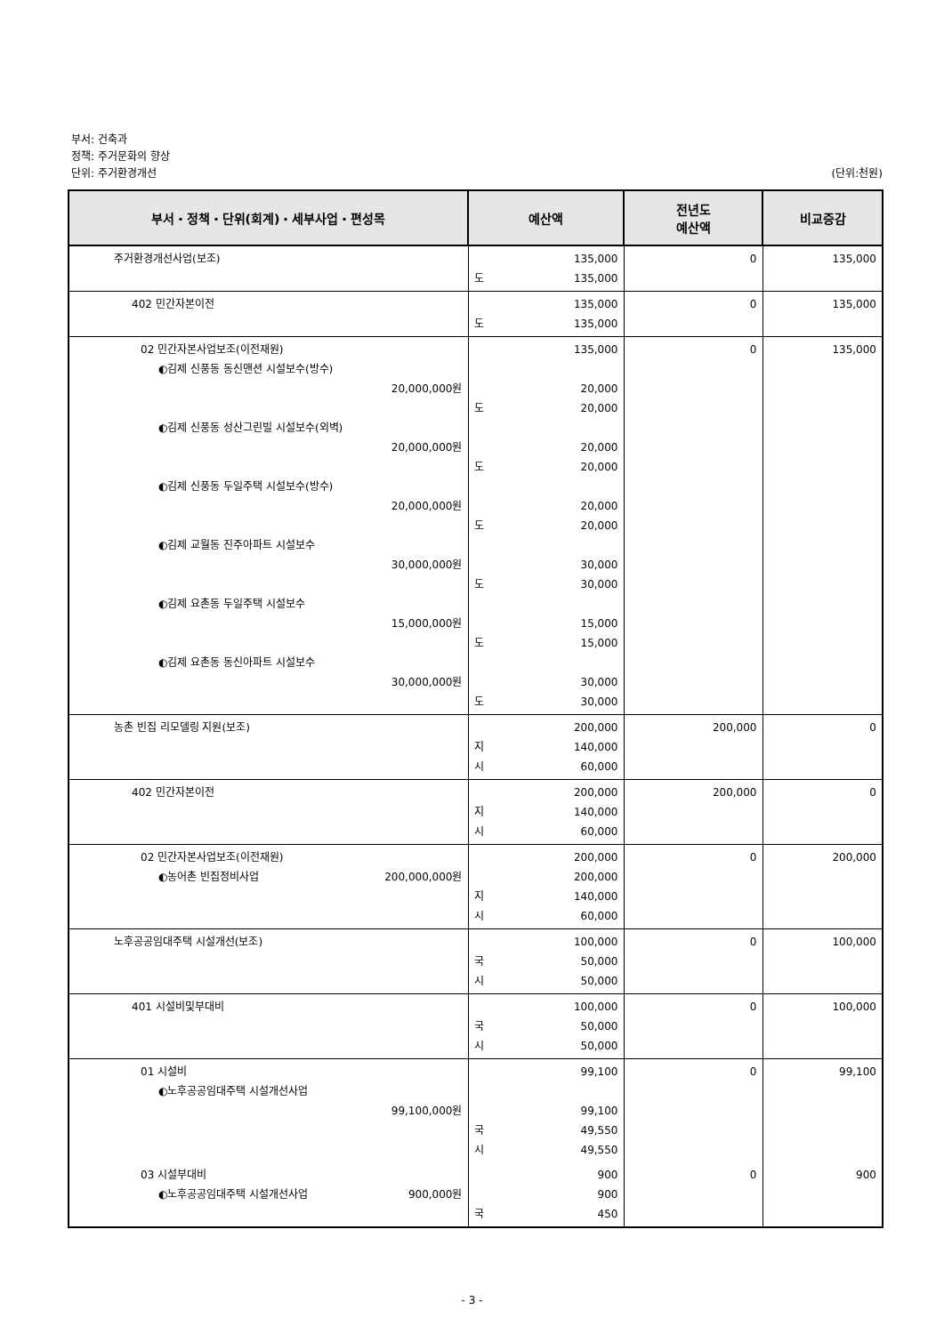부서: 건축과
정책: 주거문화의 향상
단위: 주거환경개선 (단위:천원)
| 부서・정책・단위(회계)・세부사업・편성목 | 예산액 | 전년도 예산액 | 비교증감 |
| --- | --- | --- | --- |
| 주거환경개선사업(보조) | 135,000 도 135,000 | 0 | 135,000 |
| 402 민간자본이전 | 135,000 도 135,000 | 0 | 135,000 |
| 02 민간자본사업보조(이전재원) ◐김제 신풍동 동신맨션 시설보수(방수) 20,000,000원 ◐김제 신풍동 성산그린빌 시설보수(외벽) 20,000,000원 ◐김제 신풍동 두일주택 시설보수(방수) 20,000,000원 ◐김제 교월동 진주아파트 시설보수 30,000,000원 ◐김제 요촌동 두일주택 시설보수 15,000,000원 ◐김제 요촌동 동신아파트 시설보수 30,000,000원 | 135,000 20,000 도 20,000 20,000 도 20,000 20,000 도 20,000 30,000 도 30,000 15,000 도 15,000 30,000 도 30,000 | 0 | 135,000 |
| 농촌 빈집 리모델링 지원(보조) | 200,000 지 140,000 시 60,000 | 200,000 | 0 |
| 402 민간자본이전 | 200,000 지 140,000 시 60,000 | 200,000 | 0 |
| 02 민간자본사업보조(이전재원) ◐농어촌 빈집정비사업 200,000,000원 | 200,000 200,000 지 140,000 시 60,000 | 0 | 200,000 |
| 노후공공임대주택 시설개선(보조) | 100,000 국 50,000 시 50,000 | 0 | 100,000 |
| 401 시설비및부대비 | 100,000 국 50,000 시 50,000 | 0 | 100,000 |
| 01 시설비 ◐노후공공임대주택 시설개선사업 99,100,000원 | 99,100 99,100 국 49,550 시 49,550 | 0 | 99,100 |
| 03 시설부대비 ◐노후공공임대주택 시설개선사업 900,000원 | 900 900 국 450 | 0 | 900 |
- 3 -